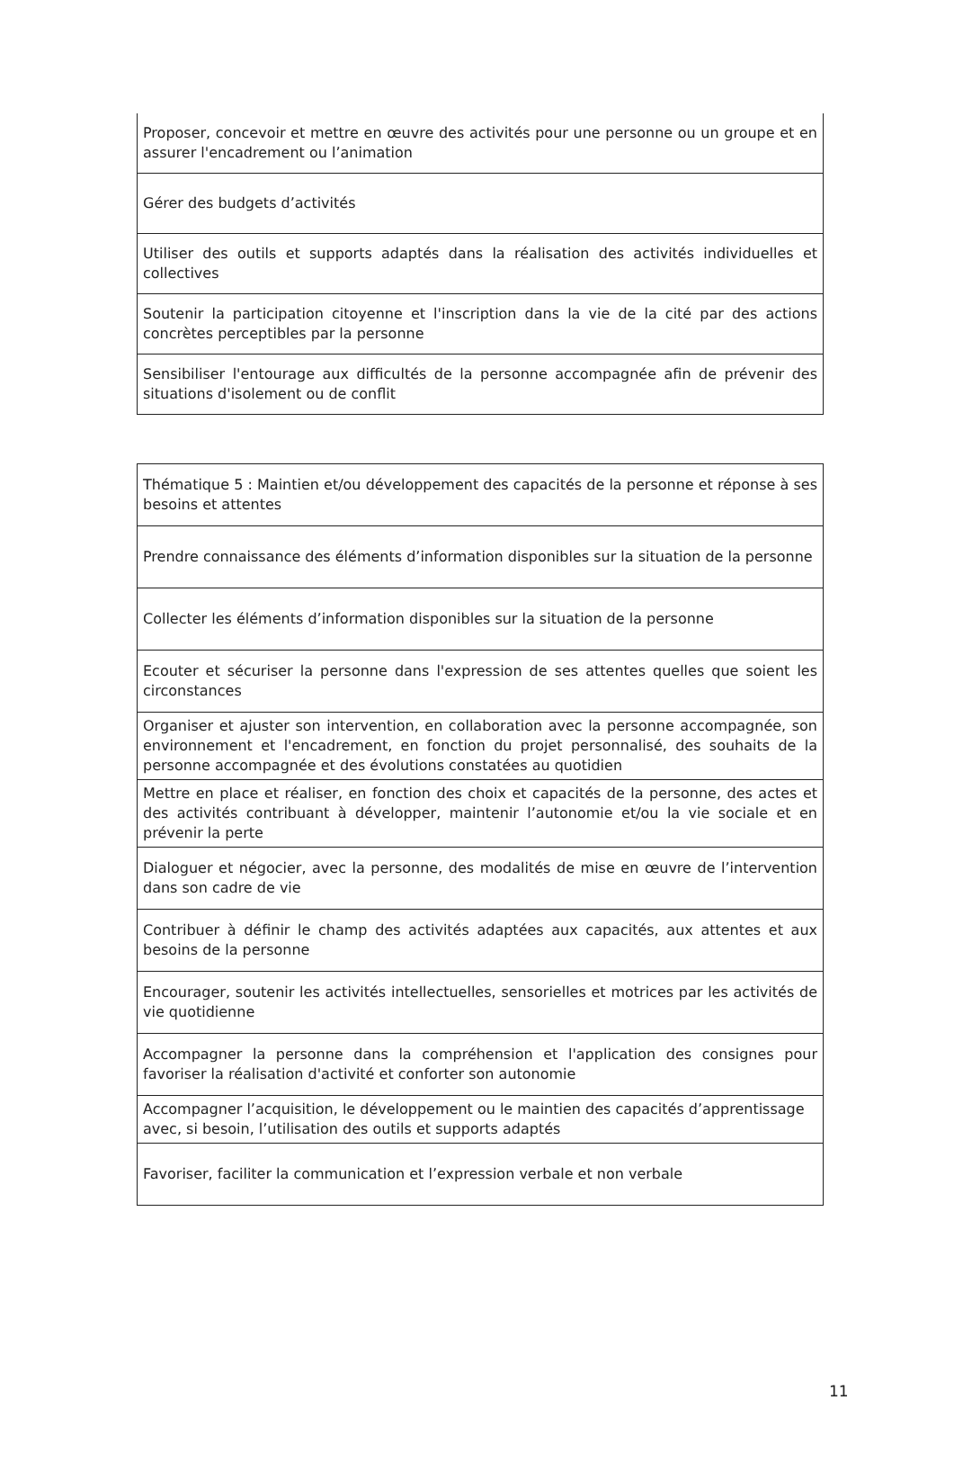| Proposer, concevoir et mettre en œuvre des activités pour une personne ou un groupe et en assurer l'encadrement ou l’animation |
| Gérer des budgets d’activités |
| Utiliser des outils et supports adaptés dans la réalisation des activités individuelles et collectives |
| Soutenir la participation citoyenne et l'inscription dans la vie de la cité par des actions concrètes perceptibles par la personne |
| Sensibiliser l'entourage aux difficultés de la personne accompagnée afin de prévenir des situations d'isolement ou de conflit |
| Thématique 5 : Maintien et/ou développement des capacités de la personne et réponse à ses besoins et attentes |
| Prendre connaissance des éléments d’information disponibles sur la situation de la personne |
| Collecter les éléments d’information disponibles sur la situation de la personne |
| Ecouter et sécuriser la personne dans l'expression de ses attentes quelles que soient les circonstances |
| Organiser et ajuster son intervention, en collaboration avec la personne accompagnée, son environnement et l'encadrement, en fonction du projet personnalisé, des souhaits de la personne accompagnée et des évolutions constatées au quotidien |
| Mettre en place et réaliser, en fonction des choix et capacités de la personne, des actes et des activités contribuant à développer, maintenir l’autonomie et/ou la vie sociale et en prévenir la perte |
| Dialoguer et négocier, avec la personne, des modalités de mise en œuvre de l’intervention dans son cadre de vie |
| Contribuer à définir le champ des activités adaptées aux capacités, aux attentes et aux besoins de la personne |
| Encourager, soutenir les activités intellectuelles, sensorielles et motrices par les activités de vie quotidienne |
| Accompagner la personne dans la compréhension et l'application des consignes pour favoriser la réalisation d'activité et conforter son autonomie |
| Accompagner l’acquisition, le développement ou le maintien des capacités d’apprentissage avec, si besoin, l’utilisation des outils et supports adaptés |
| Favoriser, faciliter la communication et l’expression verbale et non verbale |
11